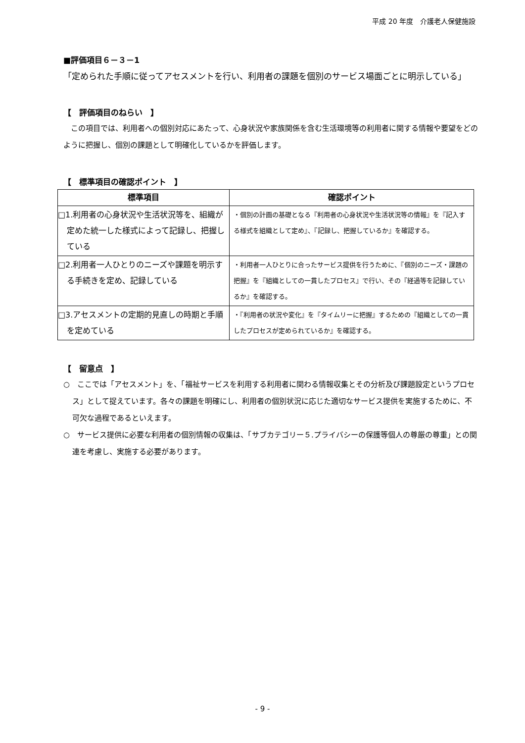平成 20 年度　介護老人保健施設
■評価項目６－３－1
「定められた手順に従ってアセスメントを行い、利用者の課題を個別のサービス場面ごとに明示している」
【　評価項目のねらい　】
　この項目では、利用者への個別対応にあたって、心身状況や家族関係を含む生活環境等の利用者に関する情報や要望をどのように把握し、個別の課題として明確化しているかを評価します。
【　標準項目の確認ポイント　】
| 標準項目 | 確認ポイント |
| --- | --- |
| □1.利用者の心身状況や生活状況等を、組織が定めた統一した様式によって記録し、把握している | ・個別の計画の基礎となる『利用者の心身状況や生活状況等の情報』を『記入する様式を組織として定め』、『記録し、把握しているか』を確認する。 |
| □2.利用者一人ひとりのニーズや課題を明示する手続きを定め、記録している | ・利用者一人ひとりに合ったサービス提供を行うために、『個別のニーズ・課題の把握』を『組織としての一貫したプロセス』で行い、その『経過等を記録しているか』を確認する。 |
| □3.アセスメントの定期的見直しの時期と手順を定めている | ・『利用者の状況や変化』を『タイムリーに把握』するための『組織としての一貫したプロセスが定められているか』を確認する。 |
【　留意点　】
○　ここでは「アセスメント」を、「福祉サービスを利用する利用者に関わる情報収集とその分析及び課題設定というプロセス」として捉えています。各々の課題を明確にし、利用者の個別状況に応じた適切なサービス提供を実施するために、不可欠な過程であるといえます。
○　サービス提供に必要な利用者の個別情報の収集は、「サブカテゴリー５.プライバシーの保護等個人の尊厳の尊重」との関連を考慮し、実施する必要があります。
- 9 -